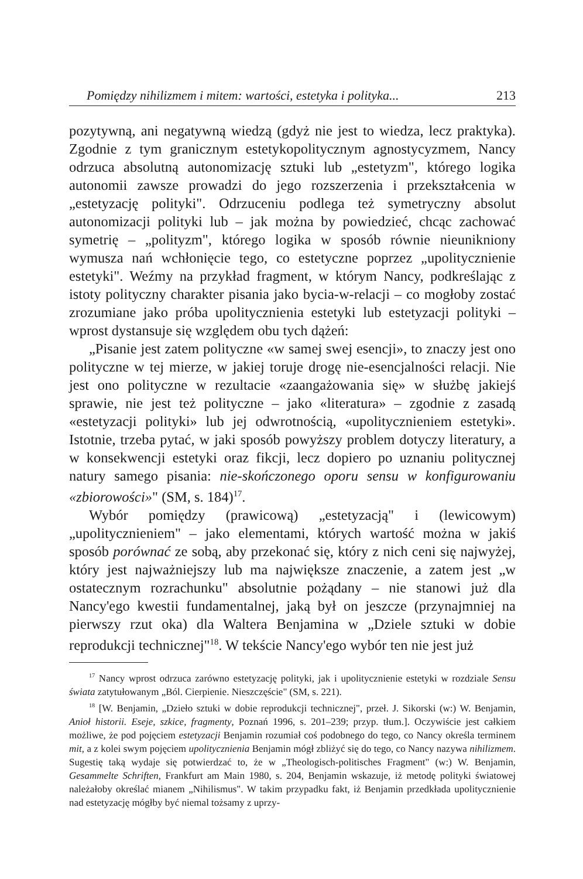Pomiędzy nihilizmem i mitem: wartości, estetyka i polityka... 213
pozytywną, ani negatywną wiedzą (gdyż nie jest to wiedza, lecz praktyka). Zgodnie z tym granicznym estetykopolitycznym agnostycyzmem, Nancy odrzuca absolutną autonomizację sztuki lub „estetyzm", którego logika autonomii zawsze prowadzi do jego rozszerzenia i przekształcenia w „estetyzację polityki". Odrzuceniu podlega też symetryczny absolut autonomizacji polityki lub – jak można by powiedzieć, chcąc zachować symetrię – „polityzm", którego logika w sposób równie nieunikniony wymusza nań wchłonięcie tego, co estetyczne poprzez „upolitycznienie estetyki". Weźmy na przykład fragment, w którym Nancy, podkreślając z istoty polityczny charakter pisania jako bycia-w-relacji – co mogłoby zostać zrozumiane jako próba upolitycznienia estetyki lub estetyzacji polityki – wprost dystansuje się względem obu tych dążeń:
„Pisanie jest zatem polityczne «w samej swej esencji», to znaczy jest ono polityczne w tej mierze, w jakiej toruje drogę nie-esencjalności relacji. Nie jest ono polityczne w rezultacie «zaangażowania się» w służbę jakiejś sprawie, nie jest też polityczne – jako «literatura» – zgodnie z zasadą «estetyzacji polityki» lub jej odwrotnością, «upolitycznieniem estetyki». Istotnie, trzeba pytać, w jaki sposób powyższy problem dotyczy literatury, a w konsekwencji estetyki oraz fikcji, lecz dopiero po uznaniu politycznej natury samego pisania: nie-skończonego oporu sensu w konfigurowaniu «zbiorowości»" (SM, s. 184)<sup>17</sup>.
Wybór pomiędzy (prawicową) „estetyzacją" i (lewicowym) „upolitycznieniem" – jako elementami, których wartość można w jakiś sposób porównać ze sobą, aby przekonać się, który z nich ceni się najwyżej, który jest najważniejszy lub ma największe znaczenie, a zatem jest „w ostatecznym rozrachunku" absolutnie pożądany – nie stanowi już dla Nancy'ego kwestii fundamentalnej, jaką był on jeszcze (przynajmniej na pierwszy rzut oka) dla Waltera Benjamina w „Dziele sztuki w dobie reprodukcji technicznej"<sup>18</sup>. W tekście Nancy'ego wybór ten nie jest już
<sup>17</sup> Nancy wprost odrzuca zarówno estetyzację polityki, jak i upolitycznienie estetyki w rozdziale Sensu świata zatytułowanym „Ból. Cierpienie. Nieszczęście" (SM, s. 221).
<sup>18</sup> [W. Benjamin, „Dzieło sztuki w dobie reprodukcji technicznej", przeł. J. Sikorski (w:) W. Benjamin, Anioł historii. Eseje, szkice, fragmenty, Poznań 1996, s. 201–239; przyp. tłum.]. Oczywiście jest całkiem możliwe, że pod pojęciem estetyzacji Benjamin rozumiał coś podobnego do tego, co Nancy określa terminem mit, a z kolei swym pojęciem upolitycznienia Benjamin mógł zbliżyć się do tego, co Nancy nazywa nihilizmem. Sugestię taką wydaje się potwierdzać to, że w „Theologisch-politisches Fragment" (w:) W. Benjamin, Gesammelte Schriften, Frankfurt am Main 1980, s. 204, Benjamin wskazuje, iż metodę polityki światowej należałoby określać mianem „Nihilismus". W takim przypadku fakt, iż Benjamin przedkłada upolitycznienie nad estetyzację mógłby być niemal tożsamy z uprzy-